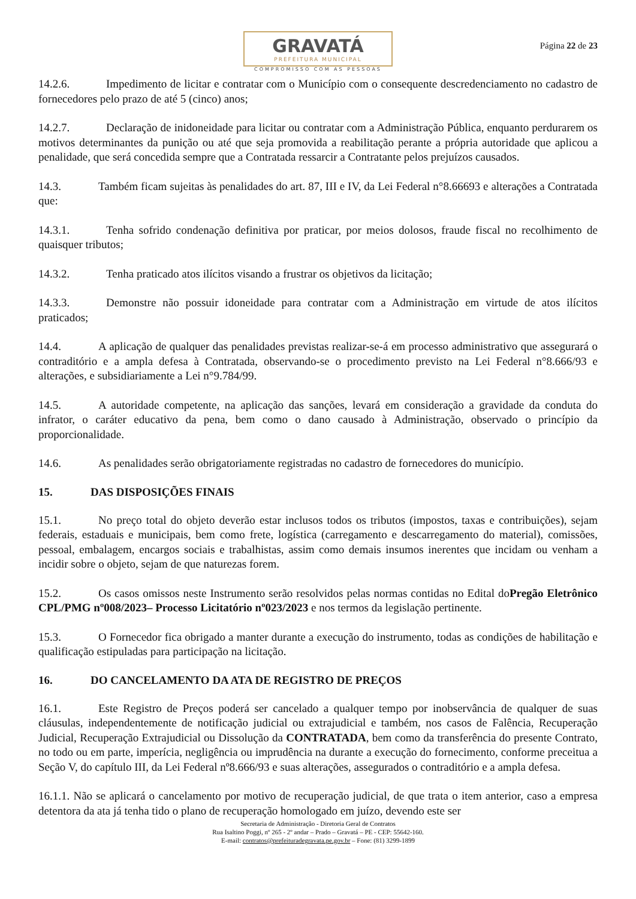GRAVATÁ
PREFEITURA MUNICIPAL
COMPROMISSO COM AS PESSOAS
Página 22 de 23
14.2.6. Impedimento de licitar e contratar com o Município com o consequente descredenciamento no cadastro de fornecedores pelo prazo de até 5 (cinco) anos;
14.2.7. Declaração de inidoneidade para licitar ou contratar com a Administração Pública, enquanto perdurarem os motivos determinantes da punição ou até que seja promovida a reabilitação perante a própria autoridade que aplicou a penalidade, que será concedida sempre que a Contratada ressarcir a Contratante pelos prejuízos causados.
14.3. Também ficam sujeitas às penalidades do art. 87, III e IV, da Lei Federal n°8.66693 e alterações a Contratada que:
14.3.1. Tenha sofrido condenação definitiva por praticar, por meios dolosos, fraude fiscal no recolhimento de quaisquer tributos;
14.3.2. Tenha praticado atos ilícitos visando a frustrar os objetivos da licitação;
14.3.3. Demonstre não possuir idoneidade para contratar com a Administração em virtude de atos ilícitos praticados;
14.4. A aplicação de qualquer das penalidades previstas realizar-se-á em processo administrativo que assegurará o contraditório e a ampla defesa à Contratada, observando-se o procedimento previsto na Lei Federal n°8.666/93 e alterações, e subsidiariamente a Lei n°9.784/99.
14.5. A autoridade competente, na aplicação das sanções, levará em consideração a gravidade da conduta do infrator, o caráter educativo da pena, bem como o dano causado à Administração, observado o princípio da proporcionalidade.
14.6. As penalidades serão obrigatoriamente registradas no cadastro de fornecedores do município.
15. DAS DISPOSIÇÕES FINAIS
15.1. No preço total do objeto deverão estar inclusos todos os tributos (impostos, taxas e contribuições), sejam federais, estaduais e municipais, bem como frete, logística (carregamento e descarregamento do material), comissões, pessoal, embalagem, encargos sociais e trabalhistas, assim como demais insumos inerentes que incidam ou venham a incidir sobre o objeto, sejam de que naturezas forem.
15.2. Os casos omissos neste Instrumento serão resolvidos pelas normas contidas no Edital doPregão Eletrônico CPL/PMG nº008/2023– Processo Licitatório nº023/2023 e nos termos da legislação pertinente.
15.3. O Fornecedor fica obrigado a manter durante a execução do instrumento, todas as condições de habilitação e qualificação estipuladas para participação na licitação.
16. DO CANCELAMENTO DA ATA DE REGISTRO DE PREÇOS
16.1. Este Registro de Preços poderá ser cancelado a qualquer tempo por inobservância de qualquer de suas cláusulas, independentemente de notificação judicial ou extrajudicial e também, nos casos de Falência, Recuperação Judicial, Recuperação Extrajudicial ou Dissolução da CONTRATADA, bem como da transferência do presente Contrato, no todo ou em parte, imperícia, negligência ou imprudência na durante a execução do fornecimento, conforme preceitua a Seção V, do capítulo III, da Lei Federal nº8.666/93 e suas alterações, assegurados o contraditório e a ampla defesa.
16.1.1. Não se aplicará o cancelamento por motivo de recuperação judicial, de que trata o item anterior, caso a empresa detentora da ata já tenha tido o plano de recuperação homologado em juízo, devendo este ser
Secretaria de Administração - Diretoria Geral de Contratos
Rua Isaltino Poggi, nº 265 - 2º andar – Prado – Gravatá – PE - CEP: 55642-160.
E-mail: contratos@prefeituradegravata.pe.gov.br – Fone: (81) 3299-1899